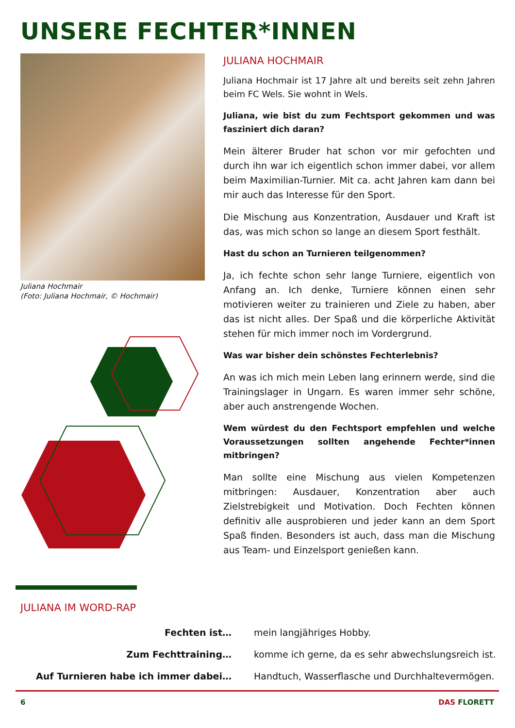UNSERE FECHTER*INNEN
Juliana Hochmair
(Foto: Juliana Hochmair, © Hochmair)
JULIANA HOCHMAIR
Juliana Hochmair ist 17 Jahre alt und bereits seit zehn Jahren beim FC Wels. Sie wohnt in Wels.
Juliana, wie bist du zum Fechtsport gekommen und was fasziniert dich daran?
Mein älterer Bruder hat schon vor mir gefochten und durch ihn war ich eigentlich schon immer dabei, vor allem beim Maximilian-Turnier. Mit ca. acht Jahren kam dann bei mir auch das Interesse für den Sport.
Die Mischung aus Konzentration, Ausdauer und Kraft ist das, was mich schon so lange an diesem Sport festhält.
Hast du schon an Turnieren teilgenommen?
Ja, ich fechte schon sehr lange Turniere, eigentlich von Anfang an. Ich denke, Turniere können einen sehr motivieren weiter zu trainieren und Ziele zu haben, aber das ist nicht alles. Der Spaß und die körperliche Aktivität stehen für mich immer noch im Vordergrund.
Was war bisher dein schönstes Fechterlebnis?
An was ich mich mein Leben lang erinnern werde, sind die Trainingslager in Ungarn. Es waren immer sehr schöne, aber auch anstrengende Wochen.
Wem würdest du den Fechtsport empfehlen und welche Voraussetzungen sollten angehende Fechter*innen mitbringen?
Man sollte eine Mischung aus vielen Kompetenzen mitbringen: Ausdauer, Konzentration aber auch Zielstrebigkeit und Motivation. Doch Fechten können definitiv alle ausprobieren und jeder kann an dem Sport Spaß finden. Besonders ist auch, dass man die Mischung aus Team- und Einzelsport genießen kann.
JULIANA IM WORD-RAP
| Fechten ist… | mein langjähriges Hobby. |
| Zum Fechttraining… | komme ich gerne, da es sehr abwechslungsreich ist. |
| Auf Turnieren habe ich immer dabei… | Handtuch, Wasserflasche und Durchhaltevermögen. |
6 DAS FLORETT